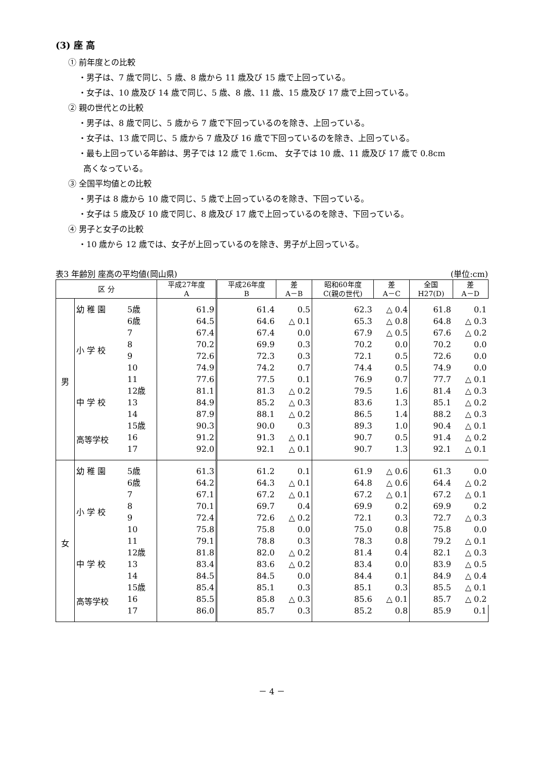(3) 座 高
① 前年度との比較
・男子は、7 歳で同じ、5 歳、8 歳から 11 歳及び 15 歳で上回っている。
・女子は、10 歳及び 14 歳で同じ、5 歳、8 歳、11 歳、15 歳及び 17 歳で上回っている。
② 親の世代との比較
・男子は、8 歳で同じ、5 歳から 7 歳で下回っているのを除き、上回っている。
・女子は、13 歳で同じ、5 歳から 7 歳及び 16 歳で下回っているのを除き、上回っている。
・最も上回っている年齢は、男子では 12 歳で 1.6cm、 女子では 10 歳、11 歳及び 17 歳で 0.8cm
高くなっている。
③ 全国平均値との比較
・男子は 8 歳から 10 歳で同じ、5 歳で上回っているのを除き、下回っている。
・女子は 5 歳及び 10 歳で同じ、8 歳及び 17 歳で上回っているのを除き、下回っている。
④ 男子と女子の比較
・10 歳から 12 歳では、女子が上回っているのを除き、男子が上回っている。
表3 年齢別 座高の平均値(岡山県) (単位:cm)
| 区 分 | | | 平成27年度 A | 平成26年度 B | 差 A－B | 昭和60年度 C(親の世代) | 差 A－C | 全国 H27(D) | 差 A－D |
| --- | --- | --- | --- | --- | --- | --- | --- | --- | --- |
| 男 | 幼 稚 園 | 5歳 | 61.9 | 61.4 | 0.5 | 62.3 | △ 0.4 | 61.8 | 0.1 |
| | 小 学 校 | 6歳 | 64.5 | 64.6 | △ 0.1 | 65.3 | △ 0.8 | 64.8 | △ 0.3 |
| | | 7 | 67.4 | 67.4 | 0.0 | 67.9 | △ 0.5 | 67.6 | △ 0.2 |
| | | 8 | 70.2 | 69.9 | 0.3 | 70.2 | 0.0 | 70.2 | 0.0 |
| | | 9 | 72.6 | 72.3 | 0.3 | 72.1 | 0.5 | 72.6 | 0.0 |
| | | 10 | 74.9 | 74.2 | 0.7 | 74.4 | 0.5 | 74.9 | 0.0 |
| | | 11 | 77.6 | 77.5 | 0.1 | 76.9 | 0.7 | 77.7 | △ 0.1 |
| | 中 学 校 | 12歳 | 81.1 | 81.3 | △ 0.2 | 79.5 | 1.6 | 81.4 | △ 0.3 |
| | | 13 | 84.9 | 85.2 | △ 0.3 | 83.6 | 1.3 | 85.1 | △ 0.2 |
| | | 14 | 87.9 | 88.1 | △ 0.2 | 86.5 | 1.4 | 88.2 | △ 0.3 |
| | 高等学校 | 15歳 | 90.3 | 90.0 | 0.3 | 89.3 | 1.0 | 90.4 | △ 0.1 |
| | | 16 | 91.2 | 91.3 | △ 0.1 | 90.7 | 0.5 | 91.4 | △ 0.2 |
| | | 17 | 92.0 | 92.1 | △ 0.1 | 90.7 | 1.3 | 92.1 | △ 0.1 |
| 女 | 幼 稚 園 | 5歳 | 61.3 | 61.2 | 0.1 | 61.9 | △ 0.6 | 61.3 | 0.0 |
| | 小 学 校 | 6歳 | 64.2 | 64.3 | △ 0.1 | 64.8 | △ 0.6 | 64.4 | △ 0.2 |
| | | 7 | 67.1 | 67.2 | △ 0.1 | 67.2 | △ 0.1 | 67.2 | △ 0.1 |
| | | 8 | 70.1 | 69.7 | 0.4 | 69.9 | 0.2 | 69.9 | 0.2 |
| | | 9 | 72.4 | 72.6 | △ 0.2 | 72.1 | 0.3 | 72.7 | △ 0.3 |
| | | 10 | 75.8 | 75.8 | 0.0 | 75.0 | 0.8 | 75.8 | 0.0 |
| | | 11 | 79.1 | 78.8 | 0.3 | 78.3 | 0.8 | 79.2 | △ 0.1 |
| | 中 学 校 | 12歳 | 81.8 | 82.0 | △ 0.2 | 81.4 | 0.4 | 82.1 | △ 0.3 |
| | | 13 | 83.4 | 83.6 | △ 0.2 | 83.4 | 0.0 | 83.9 | △ 0.5 |
| | | 14 | 84.5 | 84.5 | 0.0 | 84.4 | 0.1 | 84.9 | △ 0.4 |
| | 高等学校 | 15歳 | 85.4 | 85.1 | 0.3 | 85.1 | 0.3 | 85.5 | △ 0.1 |
| | | 16 | 85.5 | 85.8 | △ 0.3 | 85.6 | △ 0.1 | 85.7 | △ 0.2 |
| | | 17 | 86.0 | 85.7 | 0.3 | 85.2 | 0.8 | 85.9 | 0.1 |
－ 4 －